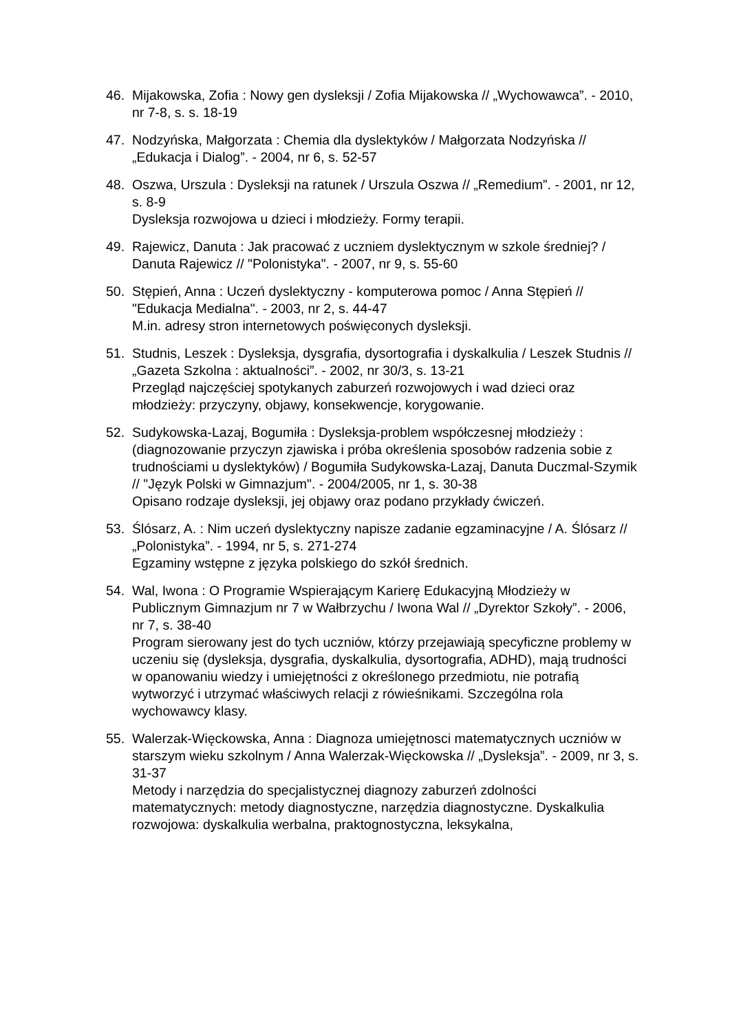46. Mijakowska, Zofia : Nowy gen dysleksji / Zofia Mijakowska // „Wychowawca”. - 2010, nr 7-8, s. s. 18-19
47. Nodzyńska, Małgorzata : Chemia dla dyslektyków / Małgorzata Nodzyńska // „Edukacja i Dialog”. - 2004, nr 6, s. 52-57
48. Oszwa, Urszula : Dysleksji na ratunek / Urszula Oszwa // „Remedium”. - 2001, nr 12, s. 8-9
Dysleksja rozwojowa u dzieci i młodzieży. Formy terapii.
49. Rajewicz, Danuta : Jak pracować z uczniem dyslektycznym w szkole średniej? / Danuta Rajewicz // "Polonistyka". - 2007, nr 9, s. 55-60
50. Stępień, Anna : Uczeń dyslektyczny - komputerowa pomoc / Anna Stępień // "Edukacja Medialna". - 2003, nr 2, s. 44-47
M.in. adresy stron internetowych poświęconych dysleksji.
51. Studnis, Leszek : Dysleksja, dysgrafia, dysortografia i dyskalkulia / Leszek Studnis // „Gazeta Szkolna : aktualności”. - 2002, nr 30/3, s. 13-21
Przegląd najczęściej spotykanych zaburzeń rozwojowych i wad dzieci oraz młodzieży: przyczyny, objawy, konsekwencje, korygowanie.
52. Sudykowska-Lazaj, Bogumiła : Dysleksja-problem współczesnej młodzieży : (diagnozowanie przyczyn zjawiska i próba określenia sposobów radzenia sobie z trudnościami u dyslektyków) / Bogumiła Sudykowska-Lazaj, Danuta Duczmal-Szymik // "Język Polski w Gimnazjum". - 2004/2005, nr 1, s. 30-38
Opisano rodzaje dysleksji, jej objawy oraz podano przykłady ćwiczeń.
53. Ślósarz, A. : Nim uczeń dyslektyczny napisze zadanie egzaminacyjne / A. Ślósarz // „Polonistyka”. - 1994, nr 5, s. 271-274
Egzaminy wstępne z języka polskiego do szkół średnich.
54. Wal, Iwona : O Programie Wspierającym Karierę Edukacyjną Młodzieży w Publicznym Gimnazjum nr 7 w Wałbrzychu / Iwona Wal // „Dyrektor Szkoły”. - 2006, nr 7, s. 38-40
Program sierowany jest do tych uczniów, którzy przejawiają specyficzne problemy w uczeniu się (dysleksja, dysgrafia, dyskalkulia, dysortografia, ADHD), mają trudności w opanowaniu wiedzy i umiejętności z określonego przedmiotu, nie potrafią wytworzyć i utrzymać właściwych relacji z rówieśnikami. Szczególna rola wychowawcy klasy.
55. Walerzak-Więckowska, Anna : Diagnoza umiejętnosci matematycznych uczniów w starszym wieku szkolnym / Anna Walerzak-Więckowska // „Dysleksja”. - 2009, nr 3, s. 31-37
Metody i narzędzia do specjalistycznej diagnozy zaburzeń zdolności matematycznych: metody diagnostyczne, narzędzia diagnostyczne. Dyskalkulia rozwojowa: dyskalkulia werbalna, praktognostyczna, leksykalna,